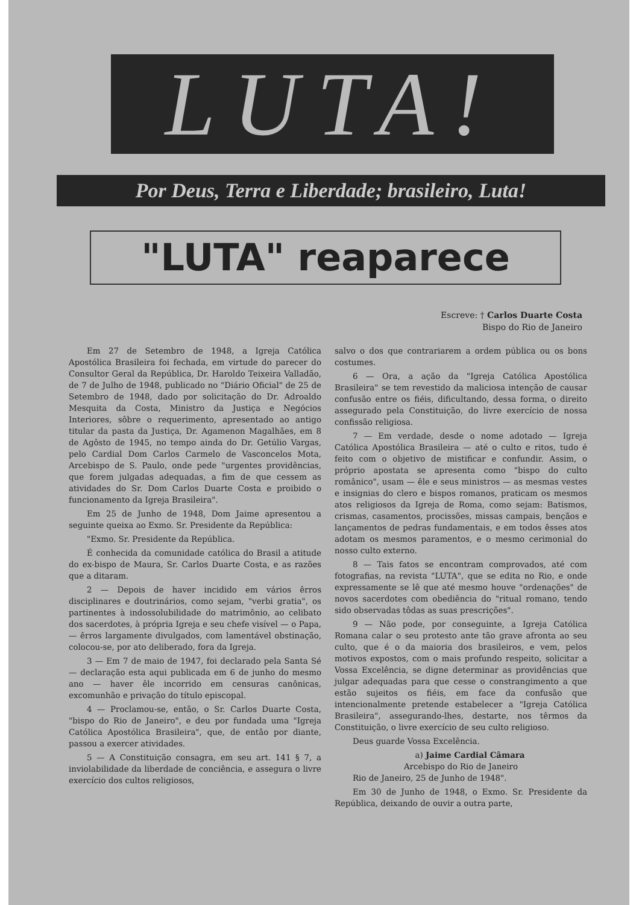LUTA!
Por Deus, Terra e Liberdade; brasileiro, Luta!
"LUTA" reaparece
Escreve: † Carlos Duarte Costa
Bispo do Rio de Janeiro
Em 27 de Setembro de 1948, a Igreja Católica Apostólica Brasileira foi fechada, em virtude do parecer do Consultor Geral da República, Dr. Haroldo Teixeira Valladão, de 7 de Julho de 1948, publicado no "Diário Oficial" de 25 de Setembro de 1948, dado por solicitação do Dr. Adroaldo Mesquita da Costa, Ministro da Justiça e Negócios Interiores, sôbre o requerimento, apresentado ao antigo titular da pasta da Justiça, Dr. Agamenon Magalhães, em 8 de Agôsto de 1945, no tempo ainda do Dr. Getúlio Vargas, pelo Cardial Dom Carlos Carmelo de Vasconcelos Mota, Arcebispo de S. Paulo, onde pede "urgentes providências, que forem julgadas adequadas, a fim de que cessem as atividades do Sr. Dom Carlos Duarte Costa e proibido o funcionamento da Igreja Brasileira".
Em 25 de Junho de 1948, Dom Jaime apresentou a seguinte queixa ao Exmo. Sr. Presidente da República:
"Exmo. Sr. Presidente da República.
É conhecida da comunidade católica do Brasil a atitude do ex-bispo de Maura, Sr. Carlos Duarte Costa, e as razões que a ditaram.
2 — Depois de haver incidido em vários êrros disciplinares e doutrinários, como sejam, "verbi gratia", os partinentes à indossolubilidade do matrimônio, ao celibato dos sacerdotes, à própria Igreja e seu chefe visível — o Papa, — êrros largamente divulgados, com lamentável obstinação, colocou-se, por ato deliberado, fora da Igreja.
3 — Em 7 de maio de 1947, foi declarado pela Santa Sé — declaração esta aqui publicada em 6 de junho do mesmo ano — haver êle incorrido em censuras canônicas, excomunhão e privação do título episcopal.
4 — Proclamou-se, então, o Sr. Carlos Duarte Costa, "bispo do Rio de Janeiro", e deu por fundada uma "Igreja Católica Apostólica Brasileira", que, de então por diante, passou a exercer atividades.
5 — A Constituição consagra, em seu art. 141 § 7, a inviolabilidade da liberdade de conciência, e assegura o livre exercício dos cultos religiosos,
salvo o dos que contrariarem a ordem pública ou os bons costumes.
6 — Ora, a ação da "Igreja Católica Apostólica Brasileira" se tem revestido da maliciosa intenção de causar confusão entre os fiéis, dificultando, dessa forma, o direito assegurado pela Constituição, do livre exercício de nossa confissão religiosa.
7 — Em verdade, desde o nome adotado — Igreja Católica Apostólica Brasileira — até o culto e ritos, tudo é feito com o objetivo de mistificar e confundir. Assim, o próprio apostata se apresenta como "bispo do culto românico", usam — êle e seus ministros — as mesmas vestes e insignias do clero e bispos romanos, praticam os mesmos atos religiosos da Igreja de Roma, como sejam: Batismos, crismas, casamentos, procissões, missas campais, bençãos e lançamentos de pedras fundamentais, e em todos êsses atos adotam os mesmos paramentos, e o mesmo cerimonial do nosso culto externo.
8 — Tais fatos se encontram comprovados, até com fotografias, na revista "LUTA", que se edita no Rio, e onde expressamente se lê que até mesmo houve "ordenações" de novos sacerdotes com obediência do "ritual romano, tendo sido observadas tôdas as suas prescrições".
9 — Não pode, por conseguinte, a Igreja Católica Romana calar o seu protesto ante tão grave afronta ao seu culto, que é o da maioria dos brasileiros, e vem, pelos motivos expostos, com o mais profundo respeito, solicitar a Vossa Excelência, se digne determinar as providências que julgar adequadas para que cesse o constrangimento a que estão sujeitos os fiéis, em face da confusão que intencionalmente pretende estabelecer a "Igreja Católica Brasileira", assegurando-lhes, destarte, nos têrmos da Constituição, o livre exercício de seu culto religioso.
Deus guarde Vossa Excelência.
a) Jaime Cardial Câmara
Arcebispo do Rio de Janeiro
Rio de Janeiro, 25 de Junho de 1948".
Em 30 de Junho de 1948, o Exmo. Sr. Presidente da República, deixando de ouvir a outra parte,